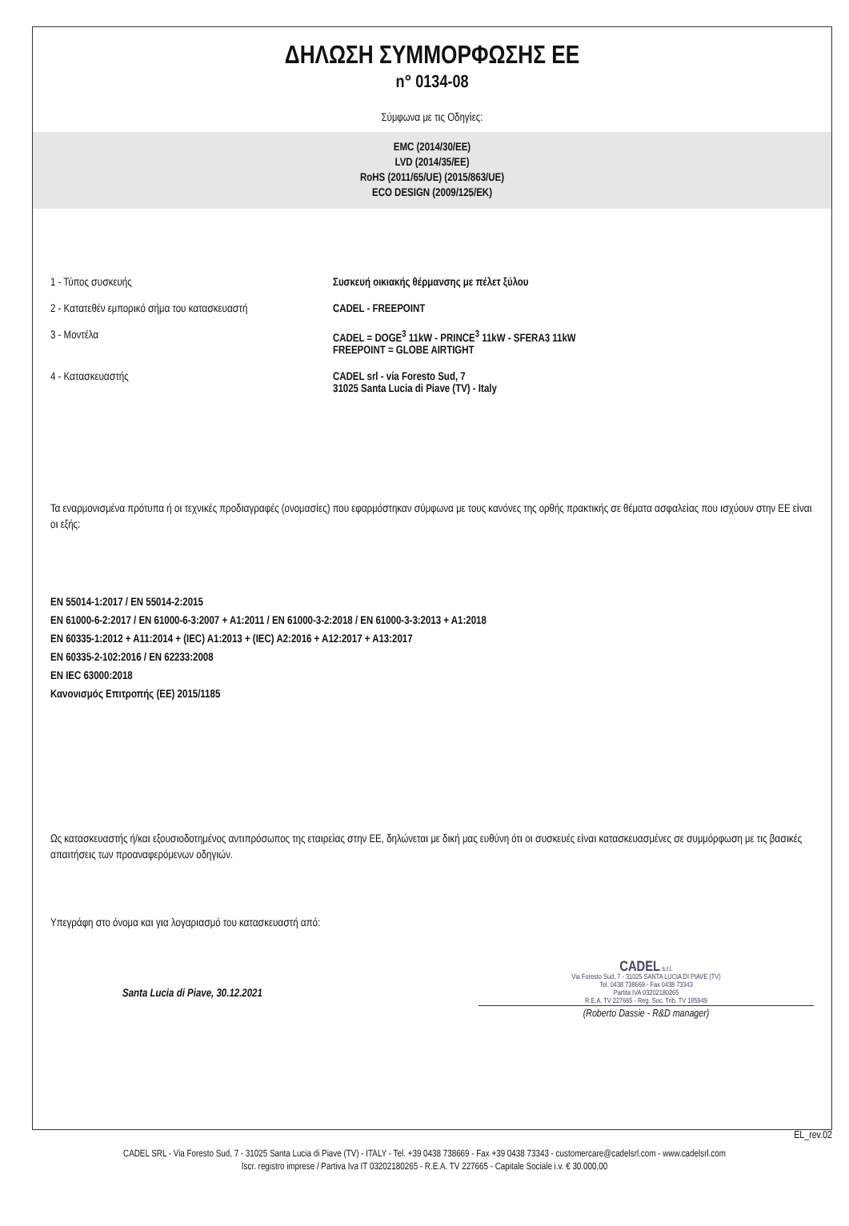ΔΗΛΩΣΗ ΣΥΜΜΟΡΦΩΣΗΣ ΕΕ
n° 0134-08
Σύμφωνα με τις Οδηγίες:
EMC (2014/30/EE)
LVD (2014/35/EE)
RoHS (2011/65/UE) (2015/863/UE)
ECO DESIGN (2009/125/EK)
1 - Τύπος συσκευής Συσκευή οικιακής θέρμανσης με πέλετ ξύλου
2 - Κατατεθέν εμπορικό σήμα του κατασκευαστή
CADEL - FREEPOINT
3 - Μοντέλα CADEL = DOGE<sup>3</sup> 11kW - PRINCE<sup>3</sup> 11kW - SFERA3 11kW
FREEPOINT = GLOBE AIRTIGHT
4 - Κατασκευαστής CADEL srl - via Foresto Sud, 7
31025 Santa Lucia di Piave (TV) - Italy
Τα εναρμονισμένα πρότυπα ή οι τεχνικές προδιαγραφές (ονομασίες) που εφαρμόστηκαν σύμφωνα με τους κανόνες της ορθής πρακτικής σε θέματα ασφαλείας που ισχύουν στην ΕΕ είναι οι εξής:
EN 55014-1:2017 / EN 55014-2:2015
EN 61000-6-2:2017 / EN 61000-6-3:2007 + A1:2011 / EN 61000-3-2:2018 / EN 61000-3-3:2013 + A1:2018
EN 60335-1:2012 + A11:2014 + (IEC) A1:2013 + (IEC) A2:2016 + A12:2017 + A13:2017
EN 60335-2-102:2016 / EN 62233:2008
EN IEC 63000:2018
Κανονισμός Επιτροπής (ΕΕ) 2015/1185
Ως κατασκευαστής ή/και εξουσιοδοτημένος αντιπρόσωπος της εταιρείας στην ΕΕ, δηλώνεται με δική μας ευθύνη ότι οι συσκευές είναι κατασκευασμένες σε συμμόρφωση με τις βασικές απαιτήσεις των προαναφερόμενων οδηγιών.
Υπεγράφη στο όνομα και για λογαριασμό του κατασκευαστή από:
Santa Lucia di Piave, 30.12.2021
CADEL s.r.l.
Via Foresto Sud, 7 - 31025 SANTA LUCIA DI PIAVE (TV)
Tel. 0438 738669 - Fax 0438 73343
Partita IVA 03202180265
R.E.A. TV 227665 - Reg. Soc. Trib. TV 185949
(Roberto Dassie - R&D manager)
EL_rev.02
CADEL SRL - Via Foresto Sud, 7 - 31025 Santa Lucia di Piave (TV) - ITALY - Tel. +39 0438 738669 - Fax +39 0438 73343 - customercare@cadelsrl.com - www.cadelsrl.com
Iscr. registro imprese / Partiva Iva IT 03202180265 - R.E.A. TV 227665 - Capitale Sociale i.v. € 30.000,00